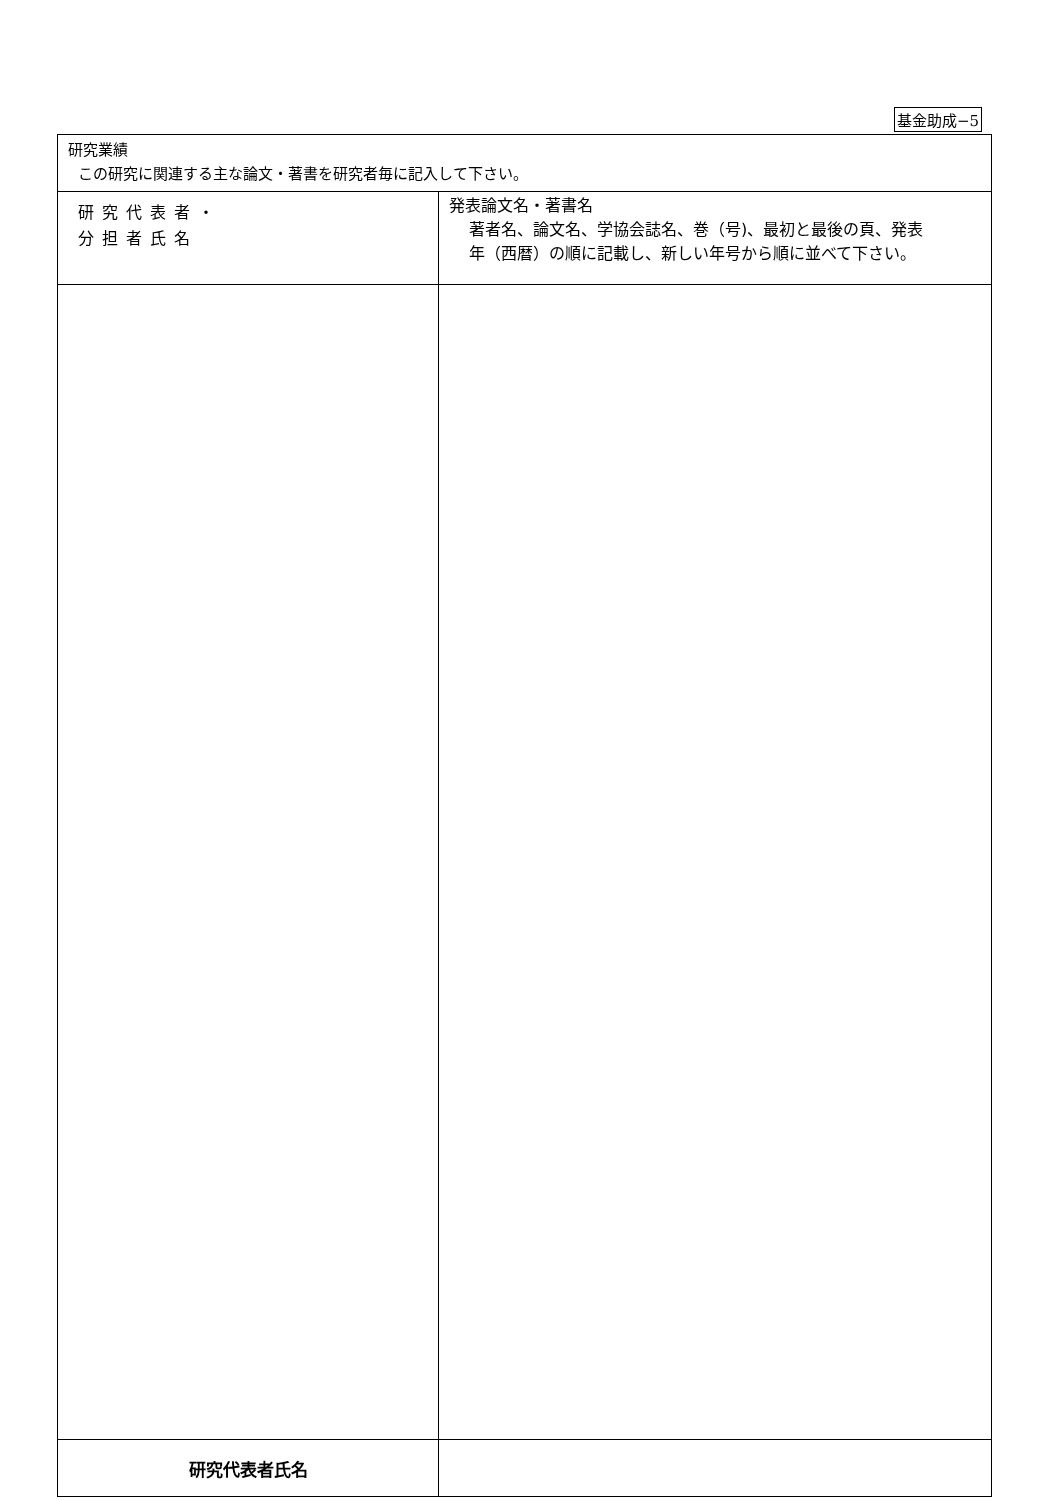基金助成−5
| 研究業績 この研究に関連する主な論文・著書を研究者毎に記入して下さい。 | |
| 研究代表者・ 分担者氏名 | 発表論文名・著書名 著者名、論文名、学協会誌名、巻（号)、最初と最後の頁、発表 年（西暦）の順に記載し、新しい年号から順に並べて下さい。 |
| 研究代表者氏名 | |